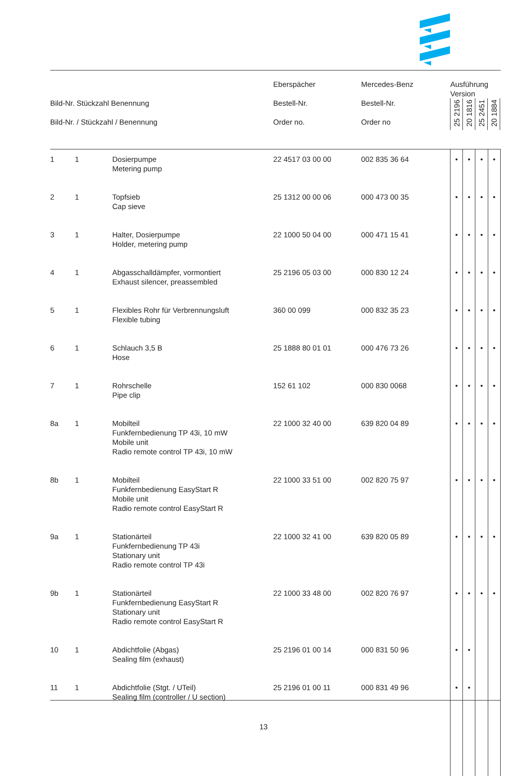| Bild-Nr. Stückzahl Benennung Bild-Nr. / Stückzahl / Benennung | | | Eberspächer Bestell-Nr. Order no. | Mercedes-Benz Bestell-Nr. Order no | Ausführung Version 25 2196 20 1816 25 2451 20 1884 | | | |
| --- | --- | --- | --- | --- | --- | --- | --- | --- |
| 1 | 1 | Dosierpumpe Metering pump | 22 4517 03 00 00 | 002 835 36 64 | • | • | • | • |
| 2 | 1 | Topfsieb Cap sieve | 25 1312 00 00 06 | 000 473 00 35 | • | • | • | • |
| 3 | 1 | Halter, Dosierpumpe Holder, metering pump | 22 1000 50 04 00 | 000 471 15 41 | • | • | • | • |
| 4 | 1 | Abgasschalldämpfer, vormontiert Exhaust silencer, preassembled | 25 2196 05 03 00 | 000 830 12 24 | • | • | • | • |
| 5 | 1 | Flexibles Rohr für Verbrennungsluft Flexible tubing | 360 00 099 | 000 832 35 23 | • | • | • | • |
| 6 | 1 | Schlauch 3,5 B Hose | 25 1888 80 01 01 | 000 476 73 26 | • | • | • | • |
| 7 | 1 | Rohrschelle Pipe clip | 152 61 102 | 000 830 0068 | • | • | • | • |
| 8a | 1 | Mobilteil Funkfernbedienung TP 43i, 10 mW Mobile unit Radio remote control TP 43i, 10 mW | 22 1000 32 40 00 | 639 820 04 89 | • | • | • | • |
| 8b | 1 | Mobilteil Funkfernbedienung EasyStart R Mobile unit Radio remote control EasyStart R | 22 1000 33 51 00 | 002 820 75 97 | • | • | • | • |
| 9a | 1 | Stationärteil Funkfernbedienung TP 43i Stationary unit Radio remote control TP 43i | 22 1000 32 41 00 | 639 820 05 89 | • | • | • | • |
| 9b | 1 | Stationärteil Funkfernbedienung EasyStart R Stationary unit Radio remote control EasyStart R | 22 1000 33 48 00 | 002 820 76 97 | • | • | • | • |
| 10 | 1 | Abdichtfolie (Abgas) Sealing film (exhaust) | 25 2196 01 00 14 | 000 831 50 96 | • | • | | |
| 11 | 1 | Abdichtfolie (Stgt. / UTeil) Sealing film (controller / U section) | 25 2196 01 00 11 | 000 831 49 96 | • | • | | |
13